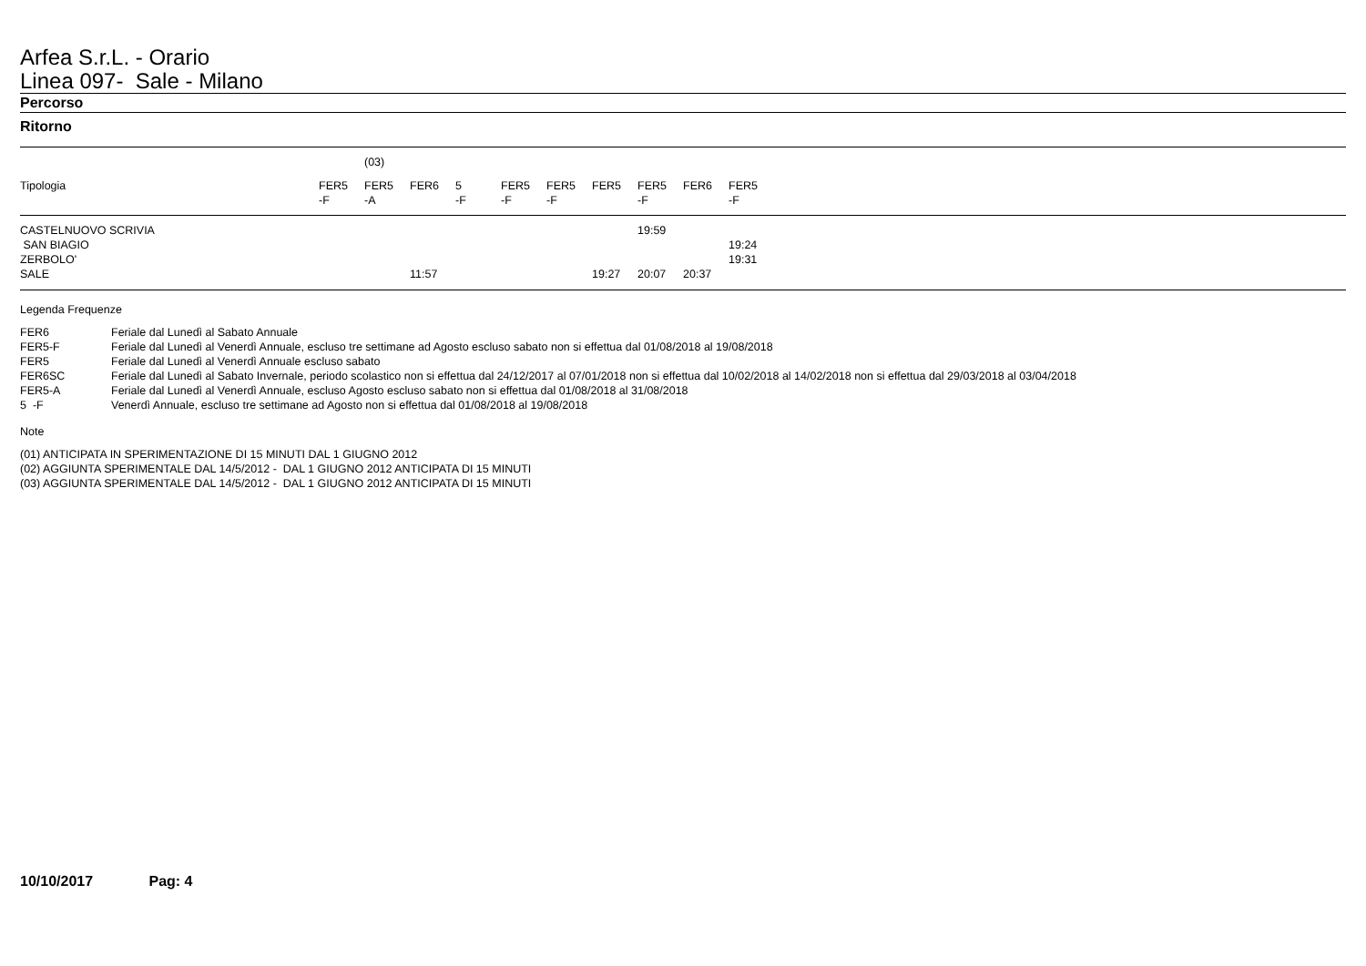Arfea S.r.L. - Orario
Linea 097- Sale - Milano
Percorso
Ritorno
| | | (03) | | | | | | | | | |
| Tipologia | FER5 -F | FER5 -A | FER6 | 5 -F | FER5 -F | FER5 -F | FER5 | FER5 -F | FER6 | FER5 -F | |
| CASTELNUOVO SCRIVIA | | | | | | | | 19:59 | | | |
| SAN BIAGIO | | | | | | | | | | 19:24 | |
| ZERBOLO' | | | | | | | | | | 19:31 | |
| SALE | | | 11:57 | | | | 19:27 | 20:07 | 20:37 | | |
Legenda Frequenze
| FER6 | Feriale dal Lunedì al Sabato Annuale |
| FER5-F | Feriale dal Lunedì al Venerdì Annuale, escluso tre settimane ad Agosto escluso sabato non si effettua dal 01/08/2018 al 19/08/2018 |
| FER5 | Feriale dal Lunedì al Venerdì Annuale escluso sabato |
| FER6SC | Feriale dal Lunedì al Sabato Invernale, periodo scolastico non si effettua dal 24/12/2017 al 07/01/2018 non si effettua dal 10/02/2018 al 14/02/2018 non si effettua dal 29/03/2018 al 03/04/2018 |
| FER5-A | Feriale dal Lunedì al Venerdì Annuale, escluso Agosto escluso sabato non si effettua dal 01/08/2018 al 31/08/2018 |
| 5 -F | Venerdì Annuale, escluso tre settimane ad Agosto non si effettua dal 01/08/2018 al 19/08/2018 |
Note
(01) ANTICIPATA IN SPERIMENTAZIONE DI 15 MINUTI DAL 1 GIUGNO 2012
(02) AGGIUNTA SPERIMENTALE DAL 14/5/2012 - DAL 1 GIUGNO 2012 ANTICIPATA DI 15 MINUTI
(03) AGGIUNTA SPERIMENTALE DAL 14/5/2012 - DAL 1 GIUGNO 2012 ANTICIPATA DI 15 MINUTI
10/10/2017 Pag: 4